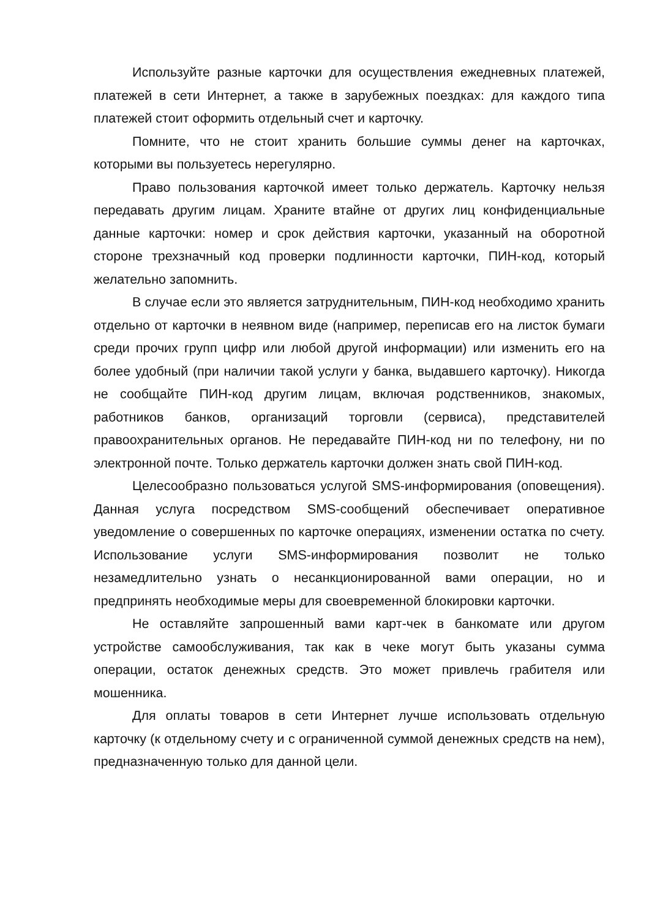Используйте разные карточки для осуществления ежедневных платежей, платежей в сети Интернет, а также в зарубежных поездках: для каждого типа платежей стоит оформить отдельный счет и карточку.
Помните, что не стоит хранить большие суммы денег на карточках, которыми вы пользуетесь нерегулярно.
Право пользования карточкой имеет только держатель. Карточку нельзя передавать другим лицам. Храните втайне от других лиц конфиденциальные данные карточки: номер и срок действия карточки, указанный на оборотной стороне трехзначный код проверки подлинности карточки, ПИН-код, который желательно запомнить.
В случае если это является затруднительным, ПИН-код необходимо хранить отдельно от карточки в неявном виде (например, переписав его на листок бумаги среди прочих групп цифр или любой другой информации) или изменить его на более удобный (при наличии такой услуги у банка, выдавшего карточку). Никогда не сообщайте ПИН-код другим лицам, включая родственников, знакомых, работников банков, организаций торговли (сервиса), представителей правоохранительных органов. Не передавайте ПИН-код ни по телефону, ни по электронной почте. Только держатель карточки должен знать свой ПИН-код.
Целесообразно пользоваться услугой SMS-информирования (оповещения). Данная услуга посредством SMS-сообщений обеспечивает оперативное уведомление о совершенных по карточке операциях, изменении остатка по счету. Использование услуги SMS-информирования позволит не только незамедлительно узнать о несанкционированной вами операции, но и предпринять необходимые меры для своевременной блокировки карточки.
Не оставляйте запрошенный вами карт-чек в банкомате или другом устройстве самообслуживания, так как в чеке могут быть указаны сумма операции, остаток денежных средств. Это может привлечь грабителя или мошенника.
Для оплаты товаров в сети Интернет лучше использовать отдельную карточку (к отдельному счету и с ограниченной суммой денежных средств на нем), предназначенную только для данной цели.